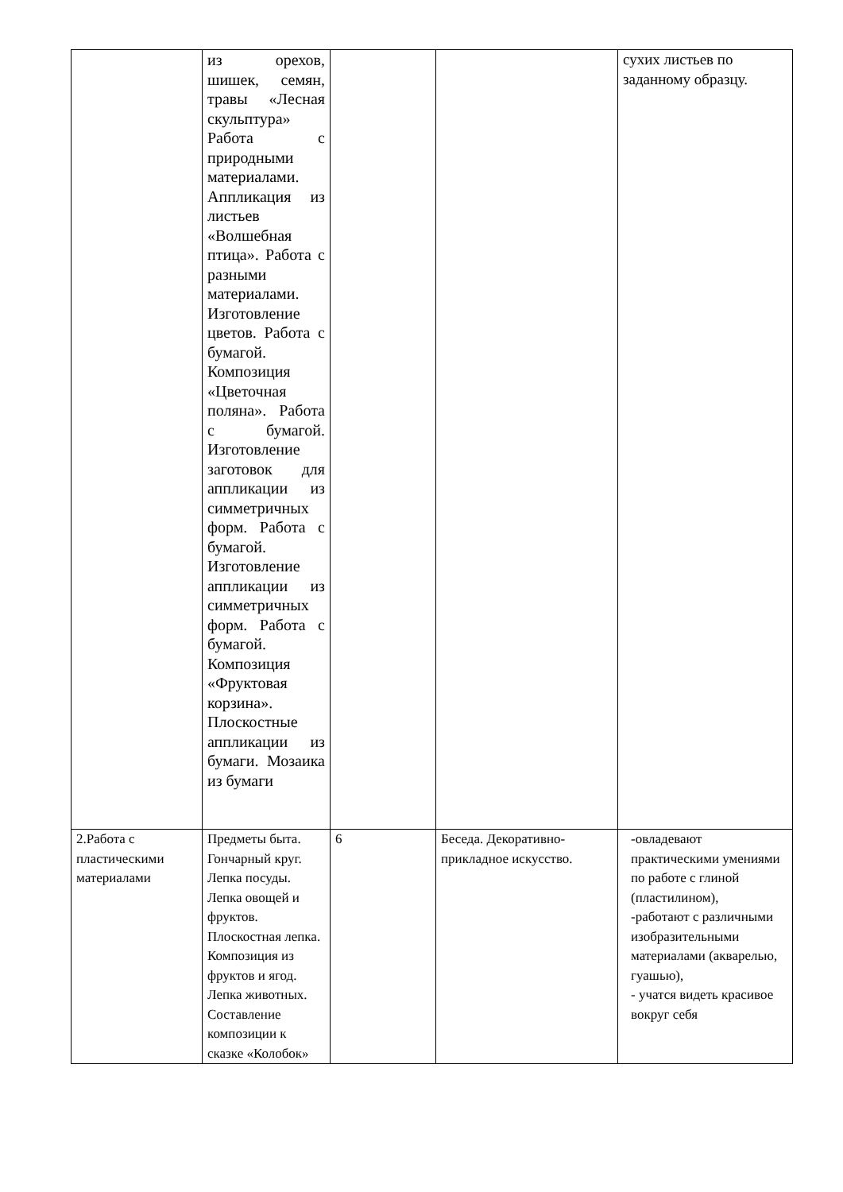| | из орехов, шишек, семян, травы «Лесная скульптура» Работа с природными материалами. Аппликация из листьев «Волшебная птица». Работа с разными материалами. Изготовление цветов. Работа с бумагой. Композиция «Цветочная поляна». Работа с бумагой. Изготовление заготовок для аппликации из симметричных форм. Работа с бумагой. Изготовление аппликации из симметричных форм. Работа с бумагой. Композиция «Фруктовая корзина». Плоскостные аппликации из бумаги. Мозаика из бумаги | | | сухих листьев по заданному образцу. |
| 2.Работа с пластическими материалами | Предметы быта. Гончарный круг. Лепка посуды. Лепка овощей и фруктов. Плоскостная лепка. Композиция из фруктов и ягод. Лепка животных. Составление композиции к сказке «Колобок» | 6 | Беседа. Декоративно-прикладное искусство. | -овладевают практическими умениями по работе с глиной (пластилином), -работают с различными изобразительными материалами (акварелью, гуашью), - учатся видеть красивое вокруг себя |